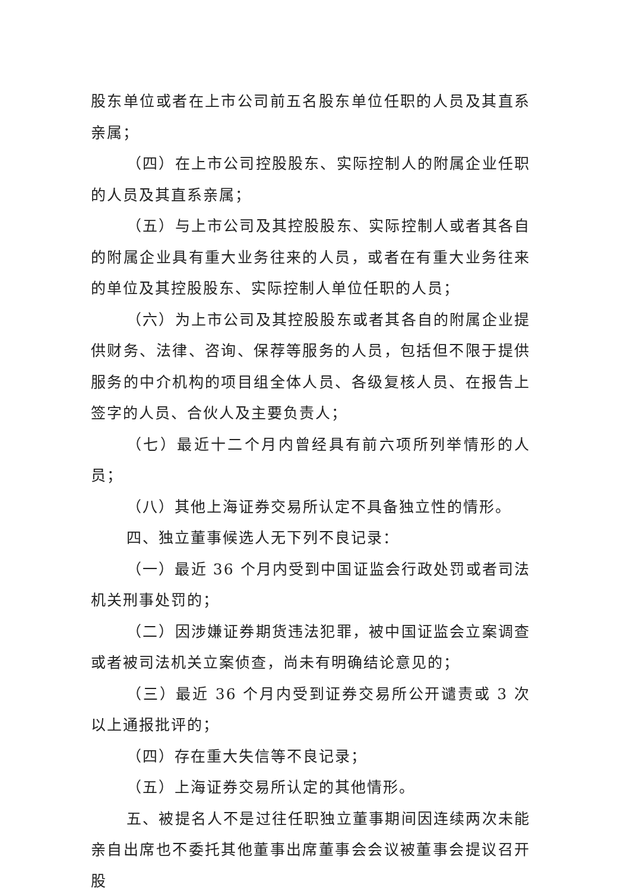股东单位或者在上市公司前五名股东单位任职的人员及其直系亲属；
（四）在上市公司控股股东、实际控制人的附属企业任职的人员及其直系亲属；
（五）与上市公司及其控股股东、实际控制人或者其各自的附属企业具有重大业务往来的人员，或者在有重大业务往来的单位及其控股股东、实际控制人单位任职的人员；
（六）为上市公司及其控股股东或者其各自的附属企业提供财务、法律、咨询、保荐等服务的人员，包括但不限于提供服务的中介机构的项目组全体人员、各级复核人员、在报告上签字的人员、合伙人及主要负责人；
（七）最近十二个月内曾经具有前六项所列举情形的人员；
（八）其他上海证券交易所认定不具备独立性的情形。
四、独立董事候选人无下列不良记录：
（一）最近 36 个月内受到中国证监会行政处罚或者司法机关刑事处罚的；
（二）因涉嫌证券期货违法犯罪，被中国证监会立案调查或者被司法机关立案侦查，尚未有明确结论意见的；
（三）最近 36 个月内受到证券交易所公开谴责或 3 次以上通报批评的；
（四）存在重大失信等不良记录；
（五）上海证券交易所认定的其他情形。
五、被提名人不是过往任职独立董事期间因连续两次未能亲自出席也不委托其他董事出席董事会会议被董事会提议召开股